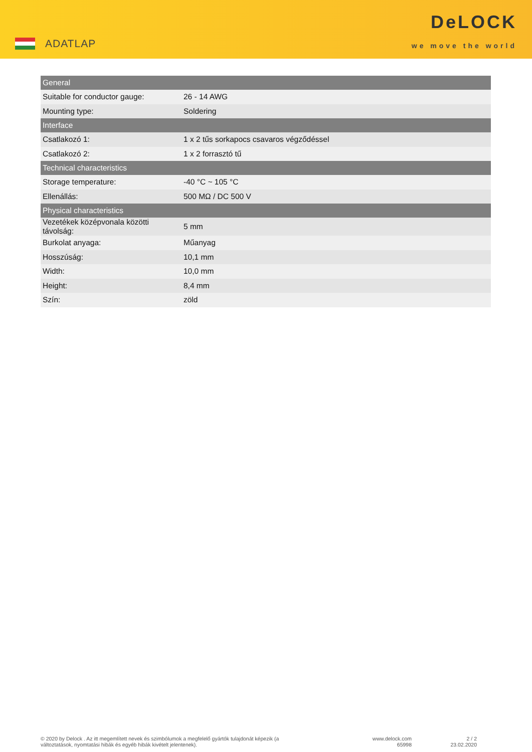ADATLAP
DeLOCK
we move the world
| General | |
| --- | --- |
| Suitable for conductor gauge: | 26 - 14 AWG |
| Mounting type: | Soldering |
| Interface | |
| Csatlakozó 1: | 1 x 2 tűs sorkapocs csavaros végződéssel |
| Csatlakozó 2: | 1 x 2 forrasztó tű |
| Technical characteristics | |
| Storage temperature: | -40 °C ~ 105 °C |
| Ellenállás: | 500 MΩ / DC 500 V |
| Physical characteristics | |
| Vezetékek középvonala közötti távolság: | 5 mm |
| Burkolat anyaga: | Műanyag |
| Hosszúság: | 10,1 mm |
| Width: | 10,0 mm |
| Height: | 8,4 mm |
| Szín: | zöld |
© 2020 by Delock . Az itt megemlített nevek és szimbólumok a megfelelő gyártók tulajdonát képezik (a változtatások, nyomtatási hibák és egyéb hibák kivételt jelentenek).
www.delock.com
65998
2 / 2
23.02.2020